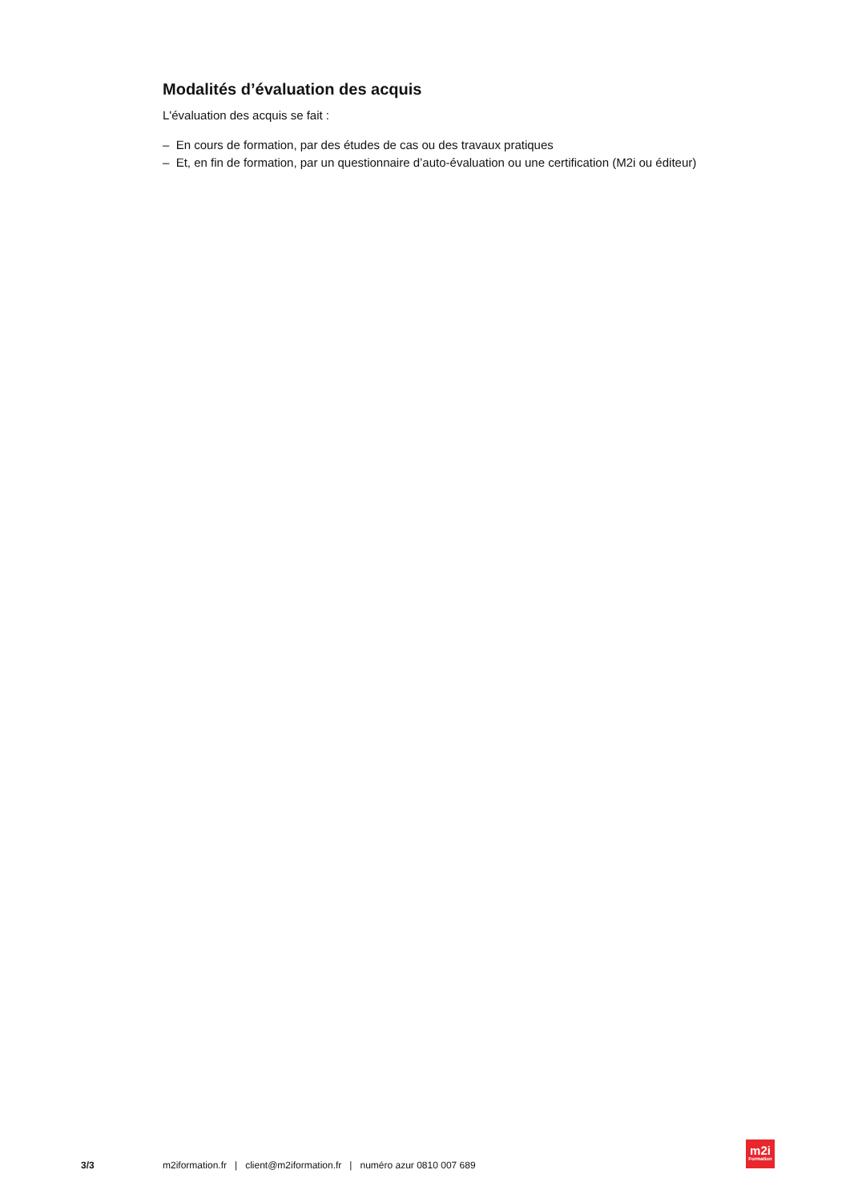Modalités d’évaluation des acquis
L'évaluation des acquis se fait :
– En cours de formation, par des études de cas ou des travaux pratiques
– Et, en fin de formation, par un questionnaire d’auto-évaluation ou une certification (M2i ou éditeur)
3/3
m2iformation.fr | client@m2iformation.fr | numéro azur 0810 007 689
m2i
Formation